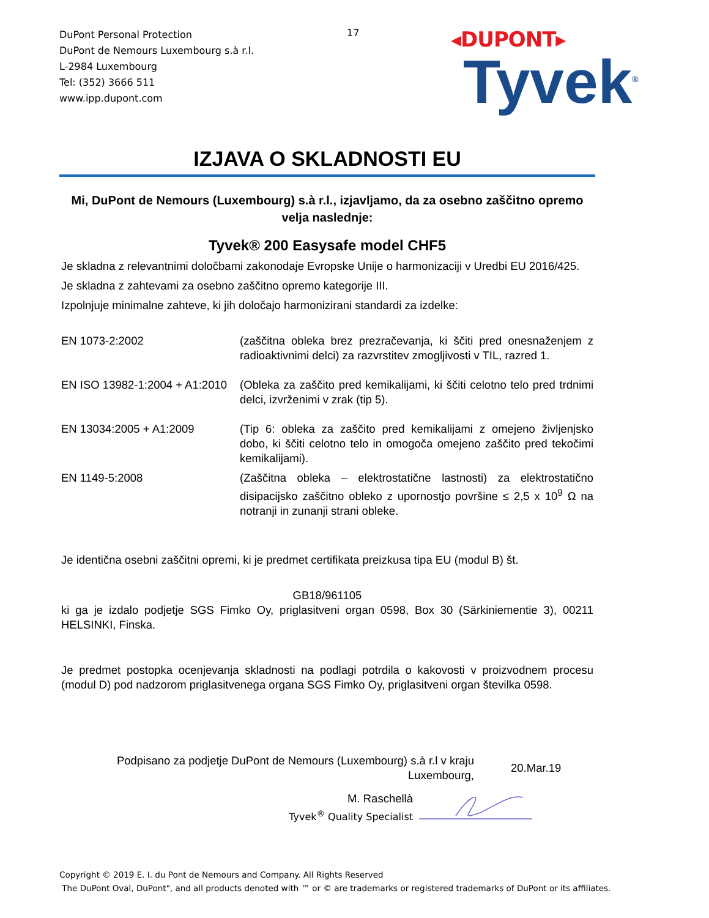DuPont Personal Protection
DuPont de Nemours Luxembourg s.à r.l.
L-2984 Luxembourg
Tel: (352) 3666 511
www.ipp.dupont.com
17
◂DUPONT▸
Tyvek<sup>®</sup>
IZJAVA O SKLADNOSTI EU
Mi, DuPont de Nemours (Luxembourg) s.à r.l., izjavljamo, da za osebno zaščitno opremo velja naslednje:
Tyvek® 200 Easysafe model CHF5
Je skladna z relevantnimi določbami zakonodaje Evropske Unije o harmonizaciji v Uredbi EU 2016/425.
Je skladna z zahtevami za osebno zaščitno opremo kategorije III.
Izpolnjuje minimalne zahteve, ki jih določajo harmonizirani standardi za izdelke:
EN 1073-2:2002 (zaščitna obleka brez prezračevanja, ki ščiti pred onesnaženjem z radioaktivnimi delci) za razvrstitev zmogljivosti v TIL, razred 1.
EN ISO 13982-1:2004 + A1:2010
(Obleka za zaščito pred kemikalijami, ki ščiti celotno telo pred trdnimi delci, izvrženimi v zrak (tip 5).
EN 13034:2005 + A1:2009 (Tip 6: obleka za zaščito pred kemikalijami z omejeno življenjsko dobo, ki ščiti celotno telo in omogoča omejeno zaščito pred tekočimi kemikalijami).
EN 1149-5:2008 (Zaščitna obleka – elektrostatične lastnosti) za elektrostatično disipacijsko zaščitno obleko z upornostjo površine ≤ 2,5 x 10<sup>9</sup> Ω na notranji in zunanji strani obleke.
Je identična osebni zaščitni opremi, ki je predmet certifikata preizkusa tipa EU (modul B) št.
GB18/961105
ki ga je izdalo podjetje SGS Fimko Oy, priglasitveni organ 0598, Box 30 (Särkiniementie 3), 00211 HELSINKI, Finska.
Je predmet postopka ocenjevanja skladnosti na podlagi potrdila o kakovosti v proizvodnem procesu (modul D) pod nadzorom priglasitvenega organa SGS Fimko Oy, priglasitveni organ številka 0598.
Podpisano za podjetje DuPont de Nemours (Luxembourg) s.à r.l v kraju Luxembourg,
20.Mar.19
M. Raschellà
Tyvek<sup>®</sup> Quality Specialist
Copyright © 2019 E. I. du Pont de Nemours and Company. All Rights Reserved
The DuPont Oval, DuPont", and all products denoted with ™ or © are trademarks or registered trademarks of DuPont or its affiliates.